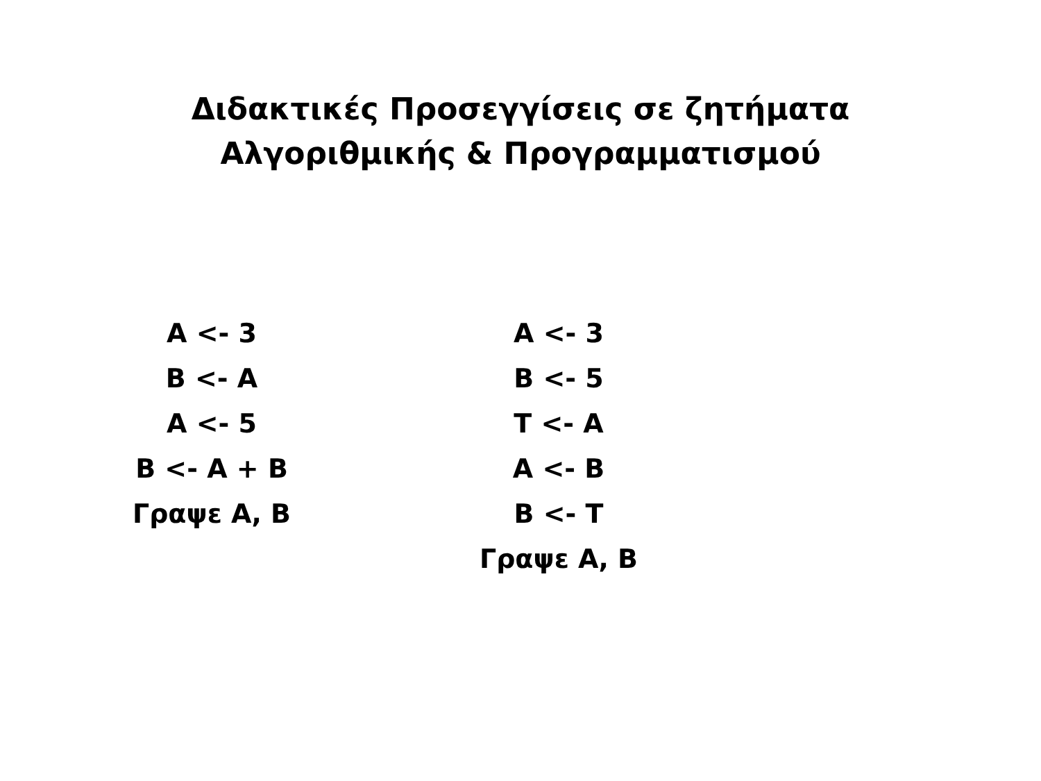Διδακτικές Προσεγγίσεις σε ζητήματα
Αλγοριθμικής & Προγραμματισμού
A <- 3
B <- A
A <- 5
B <- A + B
Γραψε Α, Β
A <- 3
B <- 5
T <- A
A <- B
B <- T
Γραψε Α, Β